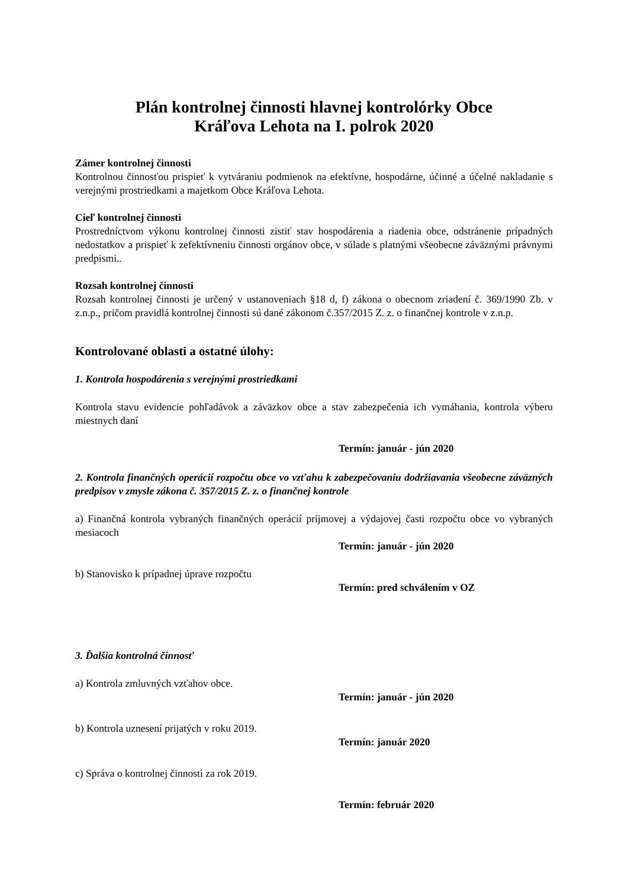Plán kontrolnej činnosti hlavnej kontrolórky Obce
Kráľova Lehota na I. polrok 2020
Zámer kontrolnej činnosti
Kontrolnou činnosťou prispieť k vytváraniu podmienok na efektívne, hospodárne, účinné a účelné nakladanie s verejnými prostriedkami a majetkom Obce Kráľova Lehota.
Cieľ kontrolnej činnosti
Prostredníctvom výkonu kontrolnej činnosti zistiť stav hospodárenia a riadenia obce, odstránenie prípadných nedostatkov a prispieť k zefektívneniu činnosti orgánov obce, v súlade s platnými všeobecne záväznými právnymi predpismi..
Rozsah kontrolnej činnosti
Rozsah kontrolnej činnosti je určený v ustanoveniach §18 d, f) zákona o obecnom zriadení č. 369/1990 Zb. v z.n.p., pričom pravidlá kontrolnej činnosti sú dané zákonom č.357/2015 Z. z. o finančnej kontrole v z.n.p.
Kontrolované oblasti a ostatné úlohy:
1. Kontrola hospodárenia s verejnými prostriedkami
Kontrola stavu evidencie pohľadávok a záväzkov obce a stav zabezpečenia ich vymáhania, kontrola výberu miestnych daní
Termín: január - jún 2020
2. Kontrola finančných operácií rozpočtu obce vo vzťahu k zabezpečovaniu dodržiavania všeobecne záväzných predpisov v zmysle zákona č. 357/2015 Z. z. o finančnej kontrole
a) Finančná kontrola vybraných finančných operácií príjmovej a výdajovej časti rozpočtu obce vo vybraných mesiacoch
Termín: január - jún 2020
b) Stanovisko k prípadnej úprave rozpočtu
Termín: pred schválením v OZ
3. Ďalšia kontrolná činnosť
a) Kontrola zmluvných vzťahov obce.
Termín: január - jún 2020
b) Kontrola uznesení prijatých v roku 2019.
Termín: január 2020
c) Správa o kontrolnej činnosti za rok 2019.
Termín: február 2020